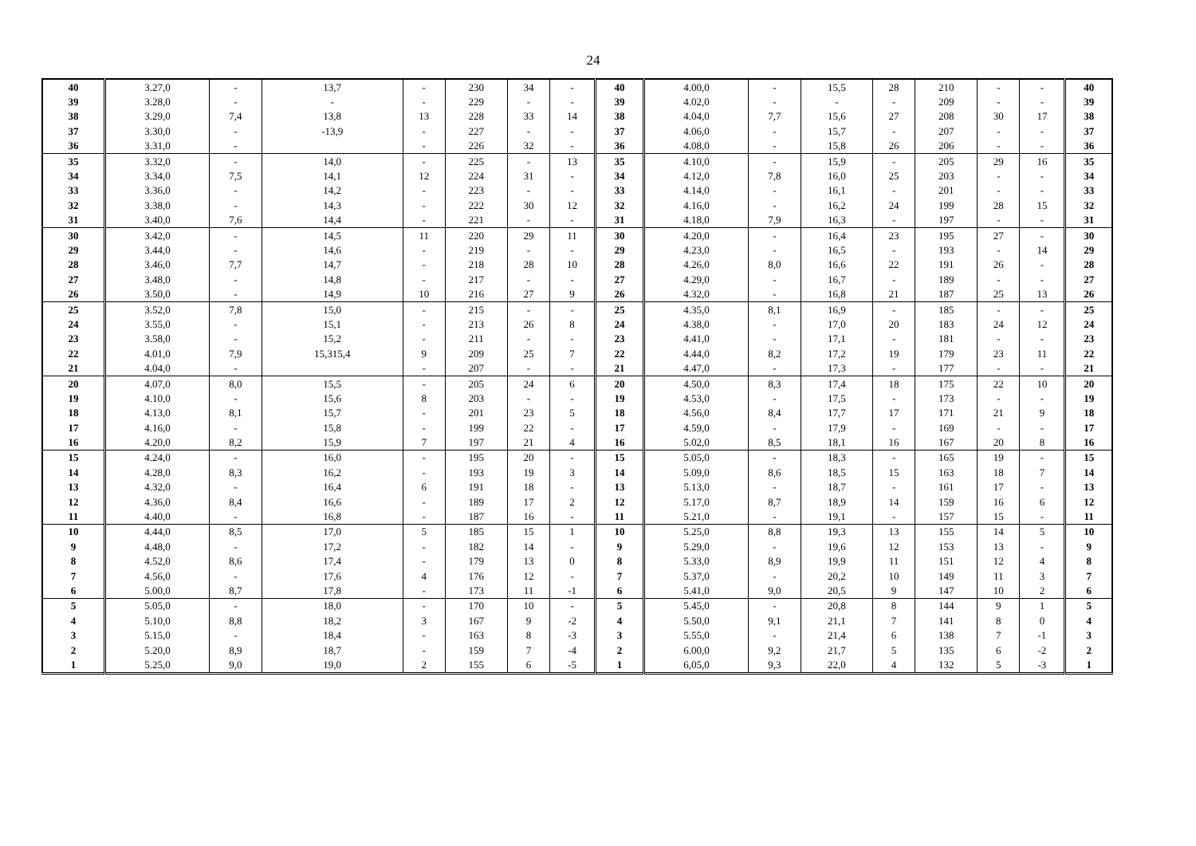24
| 40 | 3.27,0 | - | 13,7 | - | 230 | 34 | - | 40 | 4.00,0 | - | 15,5 | 28 | 210 | - | - | 40 |
| 39 | 3.28,0 | - | - | - | 229 | - | - | 39 | 4.02,0 | - | - | - | 209 | - | - | 39 |
| 38 | 3.29,0 | 7,4 | 13,8 | 13 | 228 | 33 | 14 | 38 | 4.04,0 | 7,7 | 15,6 | 27 | 208 | 30 | 17 | 38 |
| 37 | 3.30,0 | - | -13,9 | - | 227 | - | - | 37 | 4.06,0 | - | 15,7 | - | 207 | - | - | 37 |
| 36 | 3.31,0 | - | | - | 226 | 32 | - | 36 | 4.08,0 | - | 15,8 | 26 | 206 | - | - | 36 |
| 35 | 3.32,0 | - | 14,0 | - | 225 | - | 13 | 35 | 4.10,0 | - | 15,9 | - | 205 | 29 | 16 | 35 |
| 34 | 3.34,0 | 7,5 | 14,1 | 12 | 224 | 31 | - | 34 | 4.12,0 | 7,8 | 16,0 | 25 | 203 | - | - | 34 |
| 33 | 3.36,0 | - | 14,2 | - | 223 | - | - | 33 | 4.14,0 | - | 16,1 | - | 201 | - | - | 33 |
| 32 | 3.38,0 | - | 14,3 | - | 222 | 30 | 12 | 32 | 4.16,0 | - | 16,2 | 24 | 199 | 28 | 15 | 32 |
| 31 | 3.40,0 | 7,6 | 14,4 | - | 221 | - | - | 31 | 4.18,0 | 7,9 | 16,3 | - | 197 | - | - | 31 |
| 30 | 3.42,0 | - | 14,5 | 11 | 220 | 29 | 11 | 30 | 4.20,0 | - | 16,4 | 23 | 195 | 27 | - | 30 |
| 29 | 3.44,0 | - | 14,6 | - | 219 | - | - | 29 | 4.23,0 | - | 16,5 | - | 193 | - | 14 | 29 |
| 28 | 3.46,0 | 7,7 | 14,7 | - | 218 | 28 | 10 | 28 | 4.26,0 | 8,0 | 16,6 | 22 | 191 | 26 | - | 28 |
| 27 | 3.48,0 | - | 14,8 | - | 217 | - | - | 27 | 4.29,0 | - | 16,7 | - | 189 | - | - | 27 |
| 26 | 3.50,0 | - | 14,9 | 10 | 216 | 27 | 9 | 26 | 4.32,0 | - | 16,8 | 21 | 187 | 25 | 13 | 26 |
| 25 | 3.52,0 | 7,8 | 15,0 | - | 215 | - | - | 25 | 4.35,0 | 8,1 | 16,9 | - | 185 | - | - | 25 |
| 24 | 3.55,0 | - | 15,1 | - | 213 | 26 | 8 | 24 | 4.38,0 | - | 17,0 | 20 | 183 | 24 | 12 | 24 |
| 23 | 3.58,0 | - | 15,2 | - | 211 | - | - | 23 | 4.41,0 | - | 17,1 | - | 181 | - | - | 23 |
| 22 | 4.01,0 | 7,9 | 15,315,4 | 9 | 209 | 25 | 7 | 22 | 4.44,0 | 8,2 | 17,2 | 19 | 179 | 23 | 11 | 22 |
| 21 | 4.04,0 | - | | - | 207 | - | - | 21 | 4.47,0 | - | 17,3 | - | 177 | - | - | 21 |
| 20 | 4.07,0 | 8,0 | 15,5 | - | 205 | 24 | 6 | 20 | 4.50,0 | 8,3 | 17,4 | 18 | 175 | 22 | 10 | 20 |
| 19 | 4.10,0 | - | 15,6 | 8 | 203 | - | - | 19 | 4.53,0 | - | 17,5 | - | 173 | - | - | 19 |
| 18 | 4.13,0 | 8,1 | 15,7 | - | 201 | 23 | 5 | 18 | 4.56,0 | 8,4 | 17,7 | 17 | 171 | 21 | 9 | 18 |
| 17 | 4.16,0 | - | 15,8 | - | 199 | 22 | - | 17 | 4.59,0 | - | 17,9 | - | 169 | - | - | 17 |
| 16 | 4.20,0 | 8,2 | 15,9 | 7 | 197 | 21 | 4 | 16 | 5.02,0 | 8,5 | 18,1 | 16 | 167 | 20 | 8 | 16 |
| 15 | 4.24,0 | - | 16,0 | - | 195 | 20 | - | 15 | 5.05,0 | - | 18,3 | - | 165 | 19 | - | 15 |
| 14 | 4.28,0 | 8,3 | 16,2 | - | 193 | 19 | 3 | 14 | 5.09,0 | 8,6 | 18,5 | 15 | 163 | 18 | 7 | 14 |
| 13 | 4.32,0 | - | 16,4 | 6 | 191 | 18 | - | 13 | 5.13,0 | - | 18,7 | - | 161 | 17 | - | 13 |
| 12 | 4.36,0 | 8,4 | 16,6 | - | 189 | 17 | 2 | 12 | 5.17,0 | 8,7 | 18,9 | 14 | 159 | 16 | 6 | 12 |
| 11 | 4.40,0 | - | 16,8 | - | 187 | 16 | - | 11 | 5.21,0 | - | 19,1 | - | 157 | 15 | - | 11 |
| 10 | 4.44,0 | 8,5 | 17,0 | 5 | 185 | 15 | 1 | 10 | 5.25,0 | 8,8 | 19,3 | 13 | 155 | 14 | 5 | 10 |
| 9 | 4.48,0 | - | 17,2 | - | 182 | 14 | - | 9 | 5.29,0 | - | 19,6 | 12 | 153 | 13 | - | 9 |
| 8 | 4.52,0 | 8,6 | 17,4 | - | 179 | 13 | 0 | 8 | 5.33,0 | 8,9 | 19,9 | 11 | 151 | 12 | 4 | 8 |
| 7 | 4.56,0 | - | 17,6 | 4 | 176 | 12 | - | 7 | 5.37,0 | - | 20,2 | 10 | 149 | 11 | 3 | 7 |
| 6 | 5.00,0 | 8,7 | 17,8 | - | 173 | 11 | -1 | 6 | 5.41,0 | 9,0 | 20,5 | 9 | 147 | 10 | 2 | 6 |
| 5 | 5.05,0 | - | 18,0 | - | 170 | 10 | - | 5 | 5.45,0 | - | 20,8 | 8 | 144 | 9 | 1 | 5 |
| 4 | 5.10,0 | 8,8 | 18,2 | 3 | 167 | 9 | -2 | 4 | 5.50,0 | 9,1 | 21,1 | 7 | 141 | 8 | 0 | 4 |
| 3 | 5.15,0 | - | 18,4 | - | 163 | 8 | -3 | 3 | 5.55,0 | - | 21,4 | 6 | 138 | 7 | -1 | 3 |
| 2 | 5.20,0 | 8,9 | 18,7 | - | 159 | 7 | -4 | 2 | 6.00,0 | 9,2 | 21,7 | 5 | 135 | 6 | -2 | 2 |
| 1 | 5.25,0 | 9,0 | 19,0 | 2 | 155 | 6 | -5 | 1 | 6,05,0 | 9,3 | 22,0 | 4 | 132 | 5 | -3 | 1 |